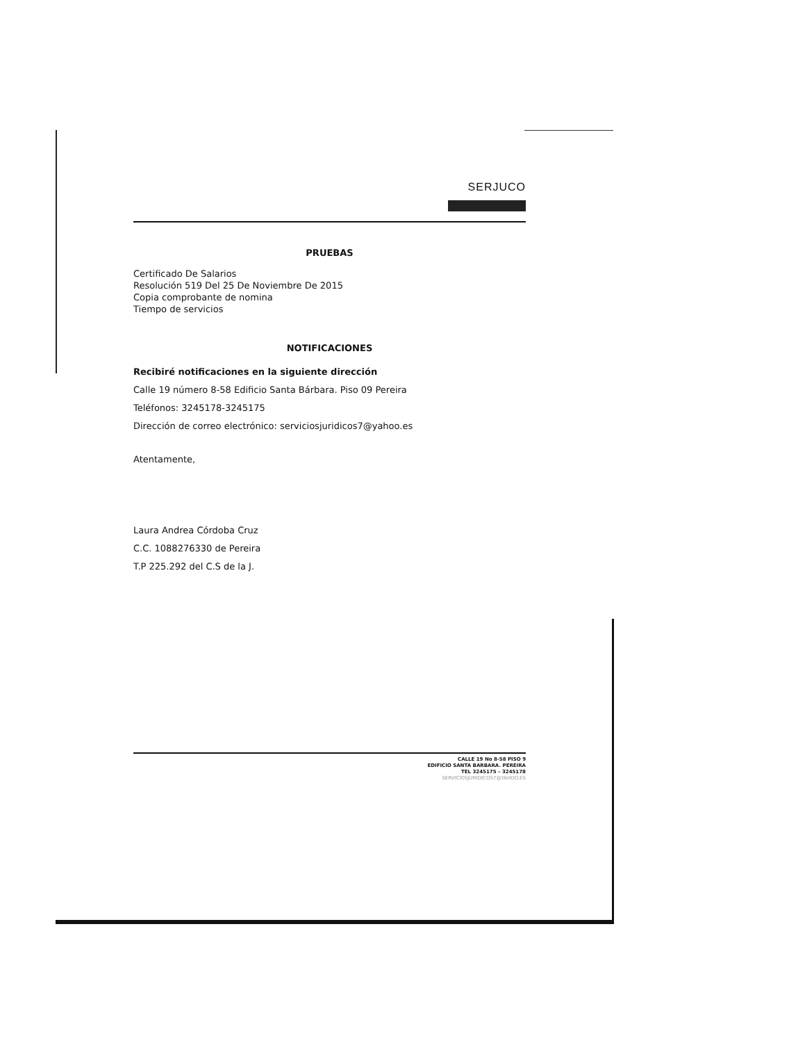SERJUCO
PRUEBAS
Certificado De Salarios
Resolución 519 Del 25 De Noviembre De 2015
Copia comprobante de nomina
Tiempo de servicios
NOTIFICACIONES
Recibiré notificaciones en la siguiente dirección
Calle 19 número 8-58 Edificio Santa Bárbara. Piso 09 Pereira
Teléfonos: 3245178-3245175
Dirección de correo electrónico: serviciosjuridicos7@yahoo.es
Atentamente,
Laura Andrea Córdoba Cruz
C.C. 1088276330 de Pereira
T.P 225.292 del C.S de la J.
CALLE 19 No 8-58 PISO 9
EDIFICIO SANTA BARBARA. PEREIRA
TEL 3245175 – 3245178
SERVICIOSJURIDICOS7@YAHOO.ES